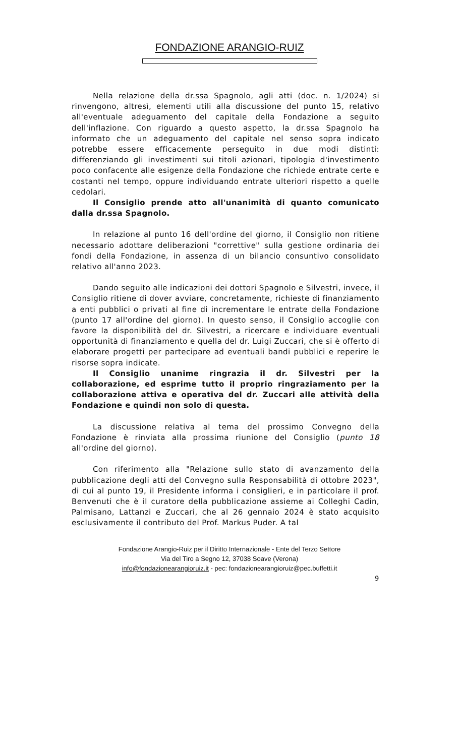FONDAZIONE ARANGIO-RUIZ
Nella relazione della dr.ssa Spagnolo, agli atti (doc. n. 1/2024) si rinvengono, altresì, elementi utili alla discussione del punto 15, relativo all'eventuale adeguamento del capitale della Fondazione a seguito dell'inflazione. Con riguardo a questo aspetto, la dr.ssa Spagnolo ha informato che un adeguamento del capitale nel senso sopra indicato potrebbe essere efficacemente perseguito in due modi distinti: differenziando gli investimenti sui titoli azionari, tipologia d'investimento poco confacente alle esigenze della Fondazione che richiede entrate certe e costanti nel tempo, oppure individuando entrate ulteriori rispetto a quelle cedolari.
Il Consiglio prende atto all'unanimità di quanto comunicato dalla dr.ssa Spagnolo.
In relazione al punto 16 dell'ordine del giorno, il Consiglio non ritiene necessario adottare deliberazioni "correttive" sulla gestione ordinaria dei fondi della Fondazione, in assenza di un bilancio consuntivo consolidato relativo all'anno 2023.
Dando seguito alle indicazioni dei dottori Spagnolo e Silvestri, invece, il Consiglio ritiene di dover avviare, concretamente, richieste di finanziamento a enti pubblici o privati al fine di incrementare le entrate della Fondazione (punto 17 all'ordine del giorno). In questo senso, il Consiglio accoglie con favore la disponibilità del dr. Silvestri, a ricercare e individuare eventuali opportunità di finanziamento e quella del dr. Luigi Zuccari, che si è offerto di elaborare progetti per partecipare ad eventuali bandi pubblici e reperire le risorse sopra indicate.
Il Consiglio unanime ringrazia il dr. Silvestri per la collaborazione, ed esprime tutto il proprio ringraziamento per la collaborazione attiva e operativa del dr. Zuccari alle attività della Fondazione e quindi non solo di questa.
La discussione relativa al tema del prossimo Convegno della Fondazione è rinviata alla prossima riunione del Consiglio (punto 18 all'ordine del giorno).
Con riferimento alla "Relazione sullo stato di avanzamento della pubblicazione degli atti del Convegno sulla Responsabilità di ottobre 2023", di cui al punto 19, il Presidente informa i consiglieri, e in particolare il prof. Benvenuti che è il curatore della pubblicazione assieme ai Colleghi Cadin, Palmisano, Lattanzi e Zuccari, che al 26 gennaio 2024 è stato acquisito esclusivamente il contributo del Prof. Markus Puder. A tal
Fondazione Arangio-Ruiz per il Diritto Internazionale - Ente del Terzo Settore
Via del Tiro a Segno 12, 37038 Soave (Verona)
info@fondazionearangioruiz.it - pec: fondazionearangioruiz@pec.buffetti.it
9